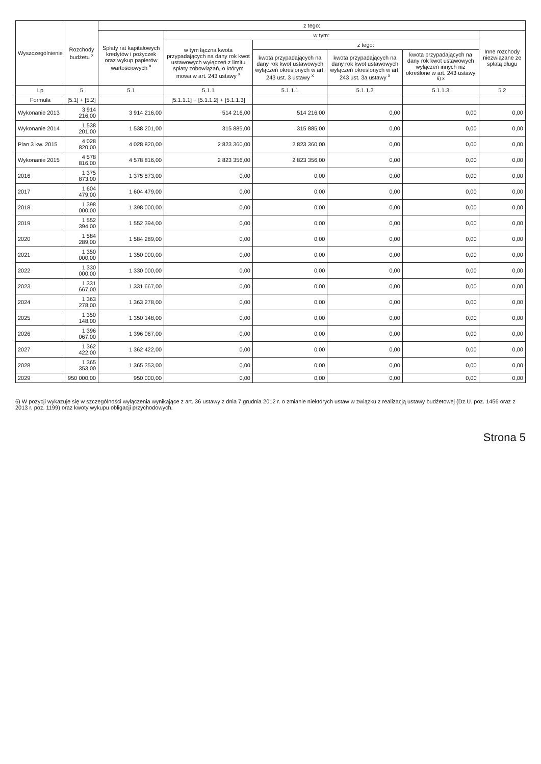| Wyszczególnienie | Rozchody budżetu <sup>x</sup> | z tego: | | | | | |
| --- | --- | --- | --- | --- | --- | --- | --- |
| | | Spłaty rat kapitałowych kredytów i pożyczek oraz wykup papierów wartościowych <sup>x</sup> | w tym: | | | | Inne rozchody niezwiązane ze spłatą długu |
| | | | w tym łączna kwota przypadających na dany rok kwot ustawowych wyłączeń z limitu spłaty zobowiązań, o którym mowa w art. 243 ustawy <sup>x</sup> | z tego: | | | |
| | | | | kwota przypadających na dany rok kwot ustawowych wyłączeń określonych w art. 243 ust. 3 ustawy <sup>x</sup> | kwota przypadających na dany rok kwot ustawowych wyłączeń określonych w art. 243 ust. 3a ustawy <sup>x</sup> | kwota przypadających na dany rok kwot ustawowych wyłączeń innych niż określone w art. 243 ustawy <sup>6) x</sup> | |
| Lp | 5 | 5.1 | 5.1.1 | 5.1.1.1 | 5.1.1.2 | 5.1.1.3 | 5.2 |
| Formuła | [5.1] + [5.2] | | [5.1.1.1] + [5.1.1.2] + [5.1.1.3] | | | | |
| Wykonanie 2013 | 3 914 216,00 | 3 914 216,00 | 514 216,00 | 514 216,00 | 0,00 | 0,00 | 0,00 |
| Wykonanie 2014 | 1 538 201,00 | 1 538 201,00 | 315 885,00 | 315 885,00 | 0,00 | 0,00 | 0,00 |
| Plan 3 kw. 2015 | 4 028 820,00 | 4 028 820,00 | 2 823 360,00 | 2 823 360,00 | 0,00 | 0,00 | 0,00 |
| Wykonanie 2015 | 4 578 816,00 | 4 578 816,00 | 2 823 356,00 | 2 823 356,00 | 0,00 | 0,00 | 0,00 |
| 2016 | 1 375 873,00 | 1 375 873,00 | 0,00 | 0,00 | 0,00 | 0,00 | 0,00 |
| 2017 | 1 604 479,00 | 1 604 479,00 | 0,00 | 0,00 | 0,00 | 0,00 | 0,00 |
| 2018 | 1 398 000,00 | 1 398 000,00 | 0,00 | 0,00 | 0,00 | 0,00 | 0,00 |
| 2019 | 1 552 394,00 | 1 552 394,00 | 0,00 | 0,00 | 0,00 | 0,00 | 0,00 |
| 2020 | 1 584 289,00 | 1 584 289,00 | 0,00 | 0,00 | 0,00 | 0,00 | 0,00 |
| 2021 | 1 350 000,00 | 1 350 000,00 | 0,00 | 0,00 | 0,00 | 0,00 | 0,00 |
| 2022 | 1 330 000,00 | 1 330 000,00 | 0,00 | 0,00 | 0,00 | 0,00 | 0,00 |
| 2023 | 1 331 667,00 | 1 331 667,00 | 0,00 | 0,00 | 0,00 | 0,00 | 0,00 |
| 2024 | 1 363 278,00 | 1 363 278,00 | 0,00 | 0,00 | 0,00 | 0,00 | 0,00 |
| 2025 | 1 350 148,00 | 1 350 148,00 | 0,00 | 0,00 | 0,00 | 0,00 | 0,00 |
| 2026 | 1 396 067,00 | 1 396 067,00 | 0,00 | 0,00 | 0,00 | 0,00 | 0,00 |
| 2027 | 1 362 422,00 | 1 362 422,00 | 0,00 | 0,00 | 0,00 | 0,00 | 0,00 |
| 2028 | 1 365 353,00 | 1 365 353,00 | 0,00 | 0,00 | 0,00 | 0,00 | 0,00 |
| 2029 | 950 000,00 | 950 000,00 | 0,00 | 0,00 | 0,00 | 0,00 | 0,00 |
6) W pozycji wykazuje się w szczególności wyłączenia wynikające z art. 36 ustawy z dnia 7 grudnia 2012 r. o zmianie niektórych ustaw w związku z realizacją ustawy budżetowej (Dz.U. poz. 1456 oraz z 2013 r. poz. 1199) oraz kwoty wykupu obligacji przychodowych.
Strona 5